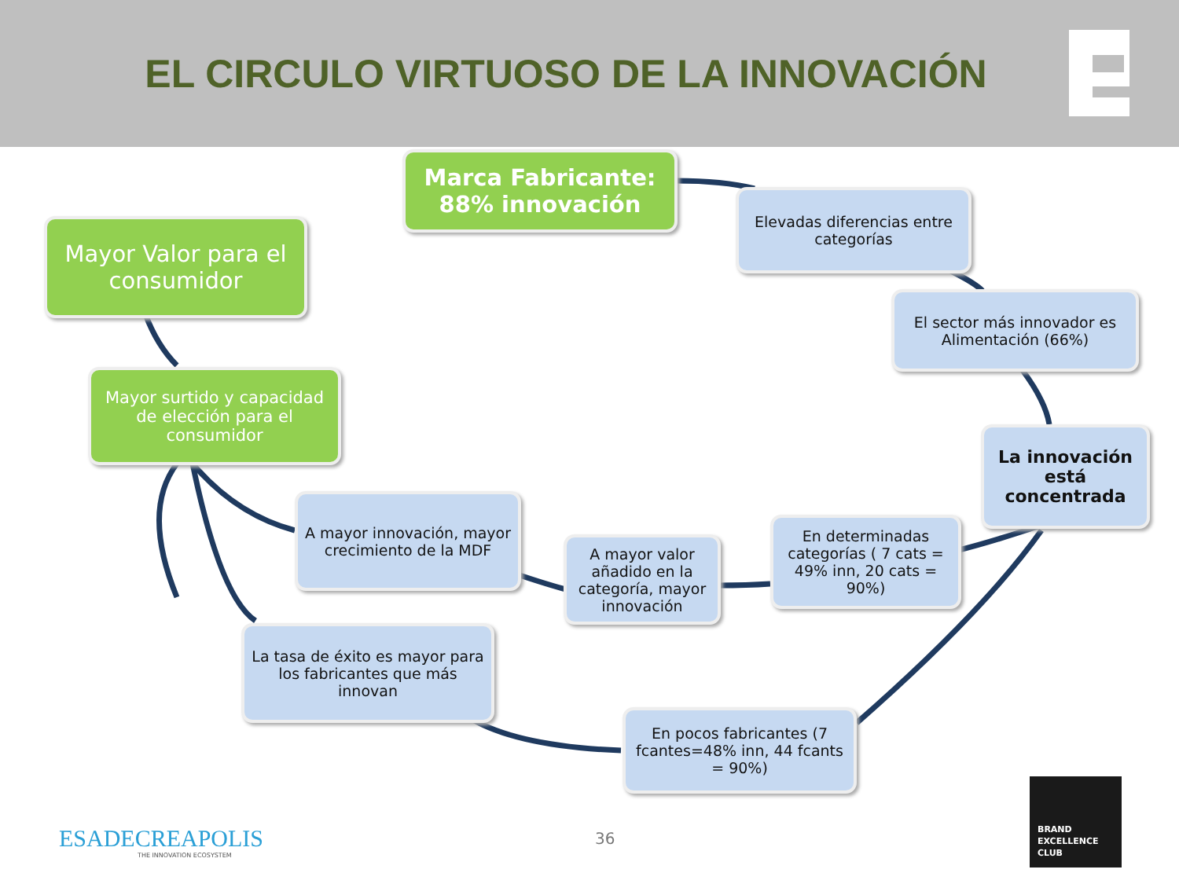EL CIRCULO VIRTUOSO DE LA INNOVACIÓN
Marca Fabricante:
88% innovación
Elevadas diferencias entre categorías
Mayor Valor para el consumidor
El sector más innovador es Alimentación (66%)
Mayor surtido y capacidad de elección para el consumidor
La innovación está concentrada
A mayor innovación, mayor crecimiento de la MDF
A mayor valor añadido en la categoría, mayor innovación
En determinadas categorías ( 7 cats = 49% inn, 20 cats = 90%)
La tasa de éxito es mayor para los fabricantes que más innovan
En pocos fabricantes (7 fcantes=48% inn, 44 fcants = 90%)
ESADECREAPOLIS
THE INNOVATION ECOSYSTEM
36
BRAND
EXCELLENCE
CLUB